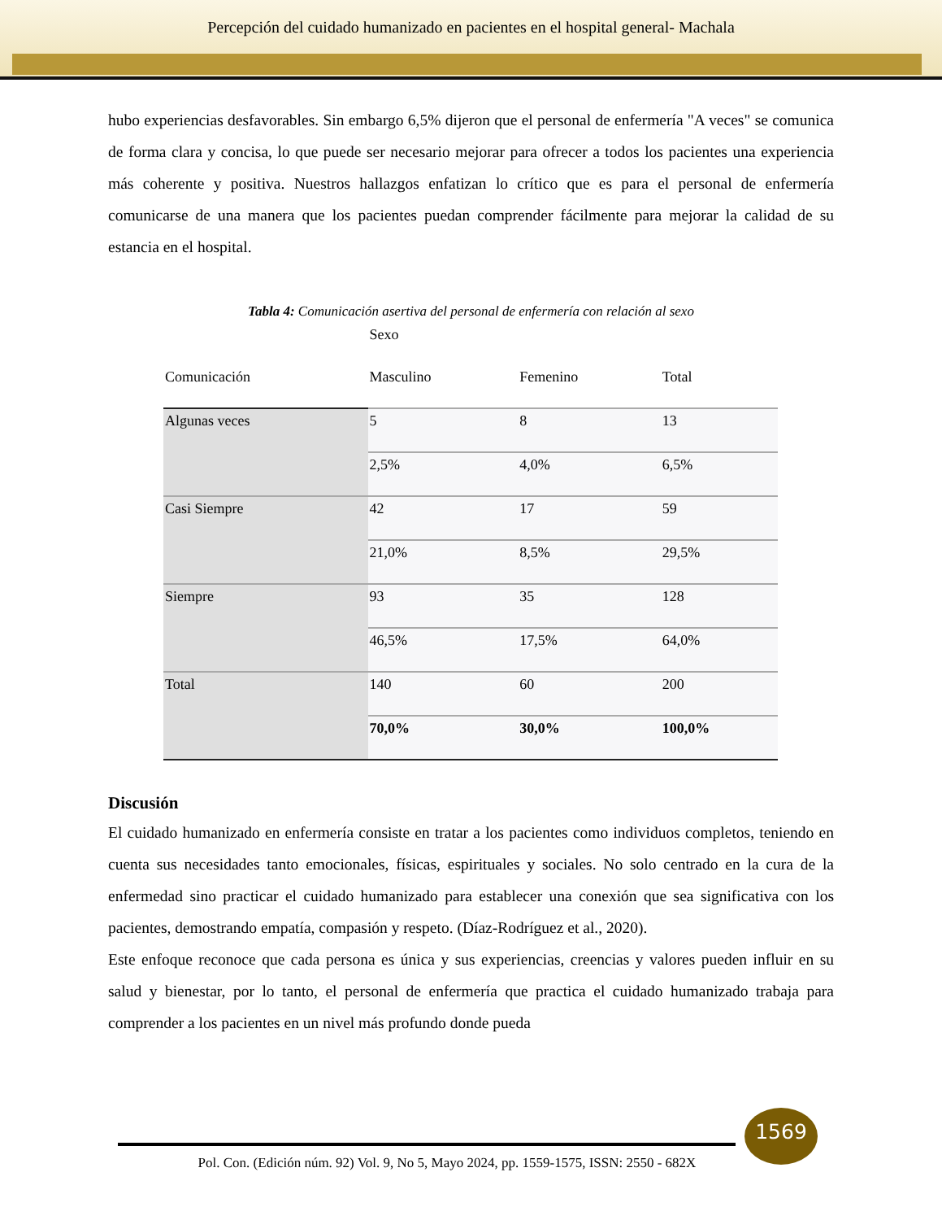Percepción del cuidado humanizado en pacientes en el hospital general- Machala
hubo experiencias desfavorables. Sin embargo 6,5% dijeron que el personal de enfermería "A veces" se comunica de forma clara y concisa, lo que puede ser necesario mejorar para ofrecer a todos los pacientes una experiencia más coherente y positiva. Nuestros hallazgos enfatizan lo crítico que es para el personal de enfermería comunicarse de una manera que los pacientes puedan comprender fácilmente para mejorar la calidad de su estancia en el hospital.
Tabla 4: Comunicación asertiva del personal de enfermería con relación al sexo
| | Sexo | | |
| --- | --- | --- | --- |
| Comunicación | Masculino | Femenino | Total |
| Algunas veces | 5 | 8 | 13 |
| | 2,5% | 4,0% | 6,5% |
| Casi Siempre | 42 | 17 | 59 |
| | 21,0% | 8,5% | 29,5% |
| Siempre | 93 | 35 | 128 |
| | 46,5% | 17,5% | 64,0% |
| Total | 140 | 60 | 200 |
| | 70,0% | 30,0% | 100,0% |
Discusión
El cuidado humanizado en enfermería consiste en tratar a los pacientes como individuos completos, teniendo en cuenta sus necesidades tanto emocionales, físicas, espirituales y sociales. No solo centrado en la cura de la enfermedad sino practicar el cuidado humanizado para establecer una conexión que sea significativa con los pacientes, demostrando empatía, compasión y respeto. (Díaz-Rodríguez et al., 2020).
Este enfoque reconoce que cada persona es única y sus experiencias, creencias y valores pueden influir en su salud y bienestar, por lo tanto, el personal de enfermería que practica el cuidado humanizado trabaja para comprender a los pacientes en un nivel más profundo donde pueda
1569
Pol. Con. (Edición núm. 92) Vol. 9, No 5, Mayo 2024, pp. 1559-1575, ISSN: 2550 - 682X